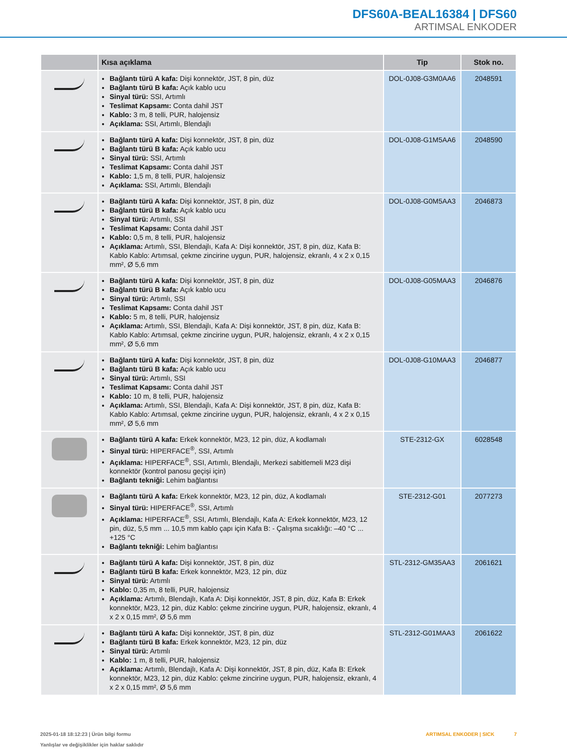DFS60A-BEAL16384 | DFS60
ARTIMSAL ENKODER
| | Kısa açıklama | Tip | Stok no. |
| --- | --- | --- | --- |
| | Bağlantı türü A kafa: Dişi konnektör, JST, 8 pin, düz Bağlantı türü B kafa: Açık kablo ucu Sinyal türü: SSI, Artımlı Teslimat Kapsamı: Conta dahil JST Kablo: 3 m, 8 telli, PUR, halojensiz Açıklama: SSI, Artımlı, Blendajlı | DOL-0J08-G3M0AA6 | 2048591 |
| | Bağlantı türü A kafa: Dişi konnektör, JST, 8 pin, düz Bağlantı türü B kafa: Açık kablo ucu Sinyal türü: SSI, Artımlı Teslimat Kapsamı: Conta dahil JST Kablo: 1,5 m, 8 telli, PUR, halojensiz Açıklama: SSI, Artımlı, Blendajlı | DOL-0J08-G1M5AA6 | 2048590 |
| | Bağlantı türü A kafa: Dişi konnektör, JST, 8 pin, düz Bağlantı türü B kafa: Açık kablo ucu Sinyal türü: Artımlı, SSI Teslimat Kapsamı: Conta dahil JST Kablo: 0,5 m, 8 telli, PUR, halojensiz Açıklama: Artımlı, SSI, Blendajlı, Kafa A: Dişi konnektör, JST, 8 pin, düz, Kafa B: Kablo Kablo: Artımsal, çekme zincirine uygun, PUR, halojensiz, ekranlı, 4 x 2 x 0,15 mm², Ø 5,6 mm | DOL-0J08-G0M5AA3 | 2046873 |
| | Bağlantı türü A kafa: Dişi konnektör, JST, 8 pin, düz Bağlantı türü B kafa: Açık kablo ucu Sinyal türü: Artımlı, SSI Teslimat Kapsamı: Conta dahil JST Kablo: 5 m, 8 telli, PUR, halojensiz Açıklama: Artımlı, SSI, Blendajlı, Kafa A: Dişi konnektör, JST, 8 pin, düz, Kafa B: Kablo Kablo: Artımsal, çekme zincirine uygun, PUR, halojensiz, ekranlı, 4 x 2 x 0,15 mm², Ø 5,6 mm | DOL-0J08-G05MAA3 | 2046876 |
| | Bağlantı türü A kafa: Dişi konnektör, JST, 8 pin, düz Bağlantı türü B kafa: Açık kablo ucu Sinyal türü: Artımlı, SSI Teslimat Kapsamı: Conta dahil JST Kablo: 10 m, 8 telli, PUR, halojensiz Açıklama: Artımlı, SSI, Blendajlı, Kafa A: Dişi konnektör, JST, 8 pin, düz, Kafa B: Kablo Kablo: Artımsal, çekme zincirine uygun, PUR, halojensiz, ekranlı, 4 x 2 x 0,15 mm², Ø 5,6 mm | DOL-0J08-G10MAA3 | 2046877 |
| | Bağlantı türü A kafa: Erkek konnektör, M23, 12 pin, düz, A kodlamalı Sinyal türü: HIPERFACE<sup>®</sup>, SSI, Artımlı Açıklama: HIPERFACE<sup>®</sup>, SSI, Artımlı, Blendajlı, Merkezi sabitlemeli M23 dişi konnektör (kontrol panosu geçişi için) Bağlantı tekniği: Lehim bağlantısı | STE-2312-GX | 6028548 |
| | Bağlantı türü A kafa: Erkek konnektör, M23, 12 pin, düz, A kodlamalı Sinyal türü: HIPERFACE<sup>®</sup>, SSI, Artımlı Açıklama: HIPERFACE<sup>®</sup>, SSI, Artımlı, Blendajlı, Kafa A: Erkek konnektör, M23, 12 pin, düz, 5,5 mm ... 10,5 mm kablo çapı için Kafa B: - Çalışma sıcaklığı: –40 °C ... +125 °C Bağlantı tekniği: Lehim bağlantısı | STE-2312-G01 | 2077273 |
| | Bağlantı türü A kafa: Dişi konnektör, JST, 8 pin, düz Bağlantı türü B kafa: Erkek konnektör, M23, 12 pin, düz Sinyal türü: Artımlı Kablo: 0,35 m, 8 telli, PUR, halojensiz Açıklama: Artımlı, Blendajlı, Kafa A: Dişi konnektör, JST, 8 pin, düz, Kafa B: Erkek konnektör, M23, 12 pin, düz Kablo: çekme zincirine uygun, PUR, halojensiz, ekranlı, 4 x 2 x 0,15 mm², Ø 5,6 mm | STL-2312-GM35AA3 | 2061621 |
| | Bağlantı türü A kafa: Dişi konnektör, JST, 8 pin, düz Bağlantı türü B kafa: Erkek konnektör, M23, 12 pin, düz Sinyal türü: Artımlı Kablo: 1 m, 8 telli, PUR, halojensiz Açıklama: Artımlı, Blendajlı, Kafa A: Dişi konnektör, JST, 8 pin, düz, Kafa B: Erkek konnektör, M23, 12 pin, düz Kablo: çekme zincirine uygun, PUR, halojensiz, ekranlı, 4 x 2 x 0,15 mm², Ø 5,6 mm | STL-2312-G01MAA3 | 2061622 |
2025-01-18 18:12:23 | Ürün bilgi formu
Yanlışlar ve değişiklikler için haklar saklıdır
ARTIMSAL ENKODER | SICK 7